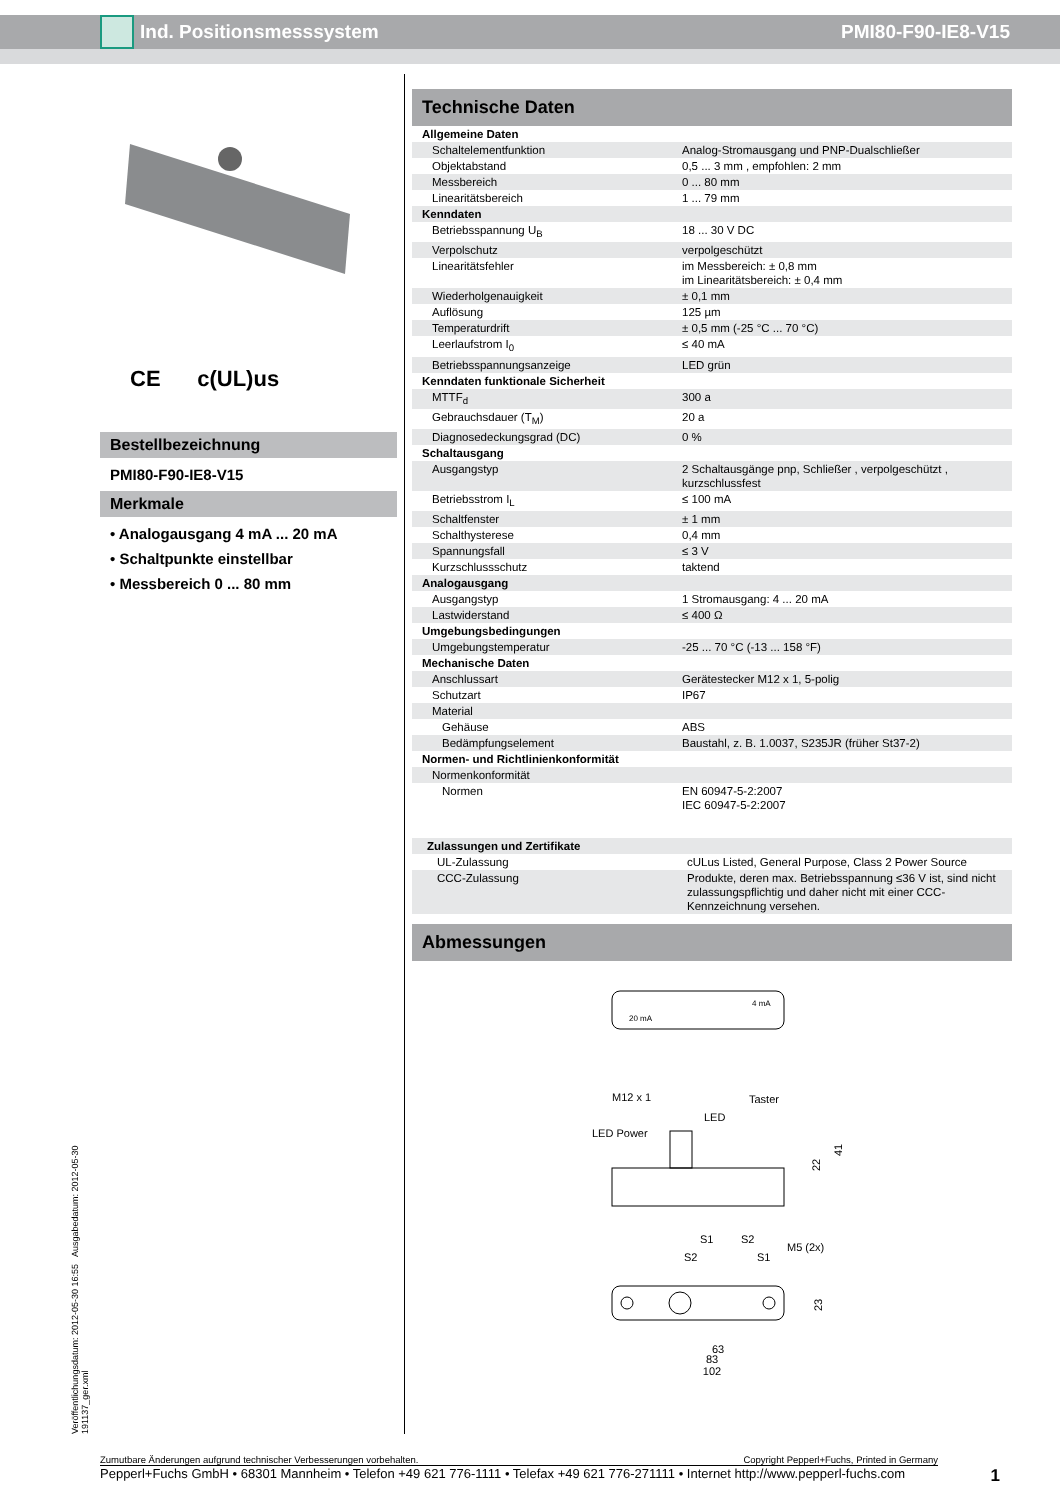Ind. Positionsmesssystem PMI80-F90-IE8-V15
CE c(UL)us
Bestellbezeichnung
PMI80-F90-IE8-V15
Merkmale
• Analogausgang 4 mA ... 20 mA
• Schaltpunkte einstellbar
• Messbereich 0 ... 80 mm
Veröffentlichungsdatum: 2012-05-30 16:55 Ausgabedatum: 2012-05-30 191137_ger.xml
Technische Daten
| Allgemeine Daten | |
| Schaltelementfunktion | Analog-Stromausgang und PNP-Dualschließer |
| Objektabstand | 0,5 ... 3 mm , empfohlen: 2 mm |
| Messbereich | 0 ... 80 mm |
| Linearitätsbereich | 1 ... 79 mm |
| Kenndaten | |
| Betriebsspannung U<sub>B</sub> | 18 ... 30 V DC |
| Verpolschutz | verpolgeschützt |
| Linearitätsfehler | im Messbereich: ± 0,8 mm im Linearitätsbereich: ± 0,4 mm |
| Wiederholgenauigkeit | ± 0,1 mm |
| Auflösung | 125 µm |
| Temperaturdrift | ± 0,5 mm (-25 °C ... 70 °C) |
| Leerlaufstrom I<sub>0</sub> | ≤ 40 mA |
| Betriebsspannungsanzeige | LED grün |
| Kenndaten funktionale Sicherheit | |
| MTTF<sub>d</sub> | 300 a |
| Gebrauchsdauer (T<sub>M</sub>) | 20 a |
| Diagnosedeckungsgrad (DC) | 0 % |
| Schaltausgang | |
| Ausgangstyp | 2 Schaltausgänge pnp, Schließer , verpolgeschützt , kurzschlussfest |
| Betriebsstrom I<sub>L</sub> | ≤ 100 mA |
| Schaltfenster | ± 1 mm |
| Schalthysterese | 0,4 mm |
| Spannungsfall | ≤ 3 V |
| Kurzschlussschutz | taktend |
| Analogausgang | |
| Ausgangstyp | 1 Stromausgang: 4 ... 20 mA |
| Lastwiderstand | ≤ 400 Ω |
| Umgebungsbedingungen | |
| Umgebungstemperatur | -25 ... 70 °C (-13 ... 158 °F) |
| Mechanische Daten | |
| Anschlussart | Gerätestecker M12 x 1, 5-polig |
| Schutzart | IP67 |
| Material | |
| Gehäuse | ABS |
| Bedämpfungselement | Baustahl, z. B. 1.0037, S235JR (früher St37-2) |
| Normen- und Richtlinienkonformität | |
| Normenkonformität | |
| Normen | EN 60947-5-2:2007 IEC 60947-5-2:2007 |
| Zulassungen und Zertifikate | |
| UL-Zulassung | cULus Listed, General Purpose, Class 2 Power Source |
| CCC-Zulassung | Produkte, deren max. Betriebsspannung ≤36 V ist, sind nicht zulassungspflichtig und daher nicht mit einer CCC-Kennzeichnung versehen. |
Abmessungen
20 mA
4 mA
M12 x 1
Taster
LED
LED Power
22
41
S1
S2
S2
S1
M5 (2x)
23
63
83
102
Zumutbare Änderungen aufgrund technischer Verbesserungen vorbehalten. Copyright Pepperl+Fuchs, Printed in Germany
Pepperl+Fuchs GmbH • 68301 Mannheim • Telefon +49 621 776-1111 • Telefax +49 621 776-271111 • Internet http://www.pepperl-fuchs.com 1